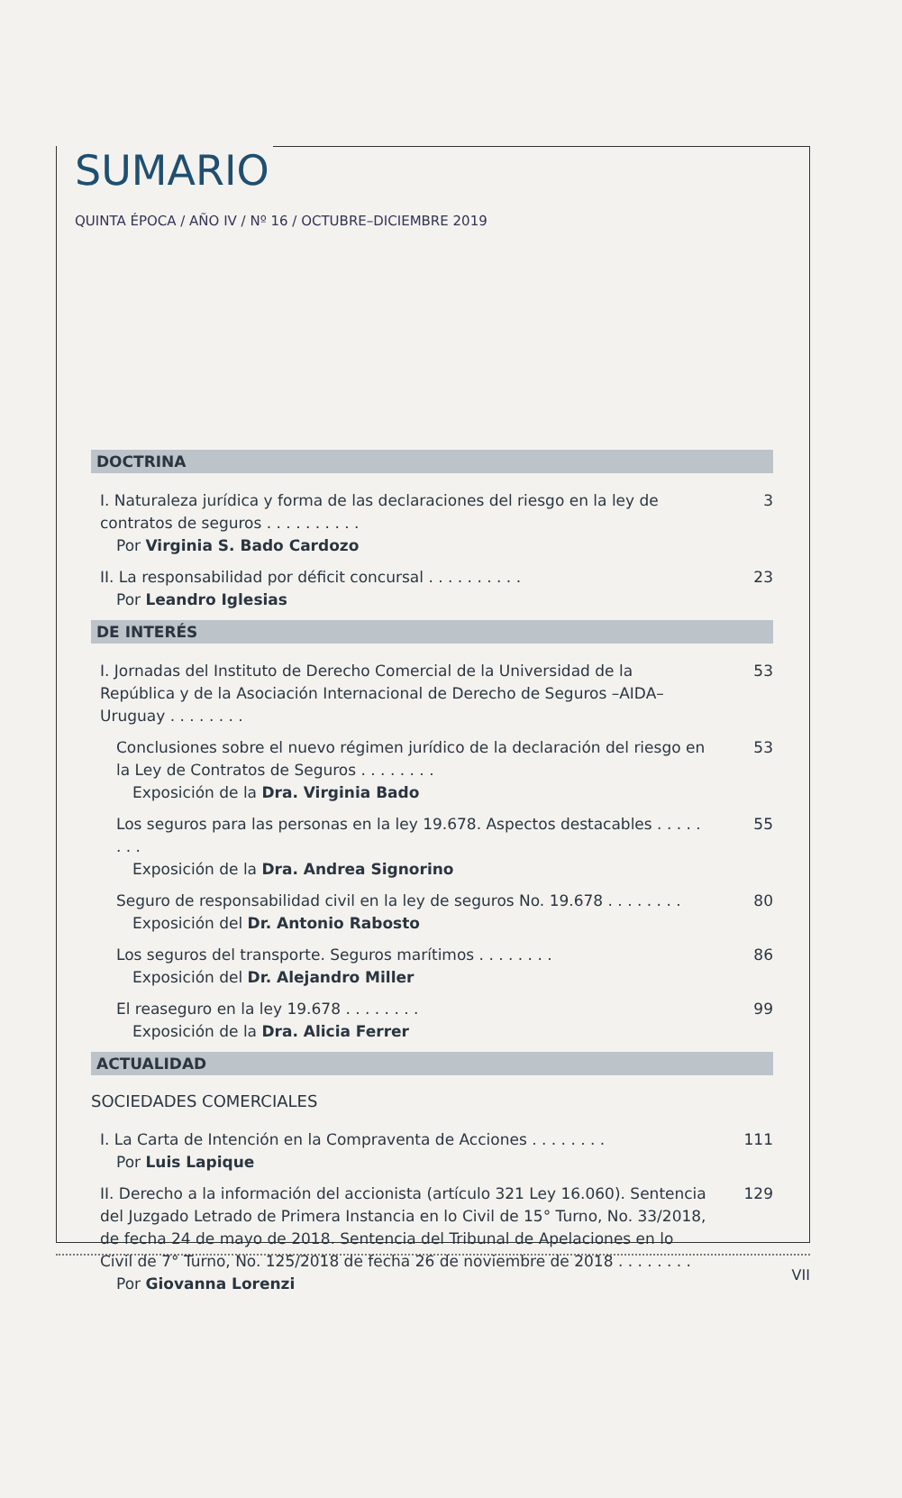SUMARIO
QUINTA ÉPOCA / AÑO IV / Nº 16 / OCTUBRE–DICIEMBRE 2019
DOCTRINA
I. Naturaleza jurídica y forma de las declaraciones del riesgo en la ley de contratos de seguros . . . . . . . . . .
Por Virginia S. Bado Cardozo
3
II. La responsabilidad por déficit concursal . . . . . . . . . .
Por Leandro Iglesias
23
DE INTERÉS
I. Jornadas del Instituto de Derecho Comercial de la Universidad de la República y de la Asociación Internacional de Derecho de Seguros –AIDA– Uruguay . . . . . . . .
53
Conclusiones sobre el nuevo régimen jurídico de la declaración del riesgo en la Ley de Contratos de Seguros . . . . . . . .
Exposición de la Dra. Virginia Bado
53
Los seguros para las personas en la ley 19.678. Aspectos destacables . . . . . . . .
Exposición de la Dra. Andrea Signorino
55
Seguro de responsabilidad civil en la ley de seguros No. 19.678 . . . . . . . .
Exposición del Dr. Antonio Rabosto
80
Los seguros del transporte. Seguros marítimos . . . . . . . .
Exposición del Dr. Alejandro Miller
86
El reaseguro en la ley 19.678 . . . . . . . .
Exposición de la Dra. Alicia Ferrer
99
ACTUALIDAD
SOCIEDADES COMERCIALES
I. La Carta de Intención en la Compraventa de Acciones . . . . . . . .
Por Luis Lapique
111
II. Derecho a la información del accionista (artículo 321 Ley 16.060). Sentencia del Juzgado Letrado de Primera Instancia en lo Civil de 15° Turno, No. 33/2018, de fecha 24 de mayo de 2018. Sentencia del Tribunal de Apelaciones en lo Civil de 7° Turno, No. 125/2018 de fecha 26 de noviembre de 2018 . . . . . . . .
Por Giovanna Lorenzi
129
VII